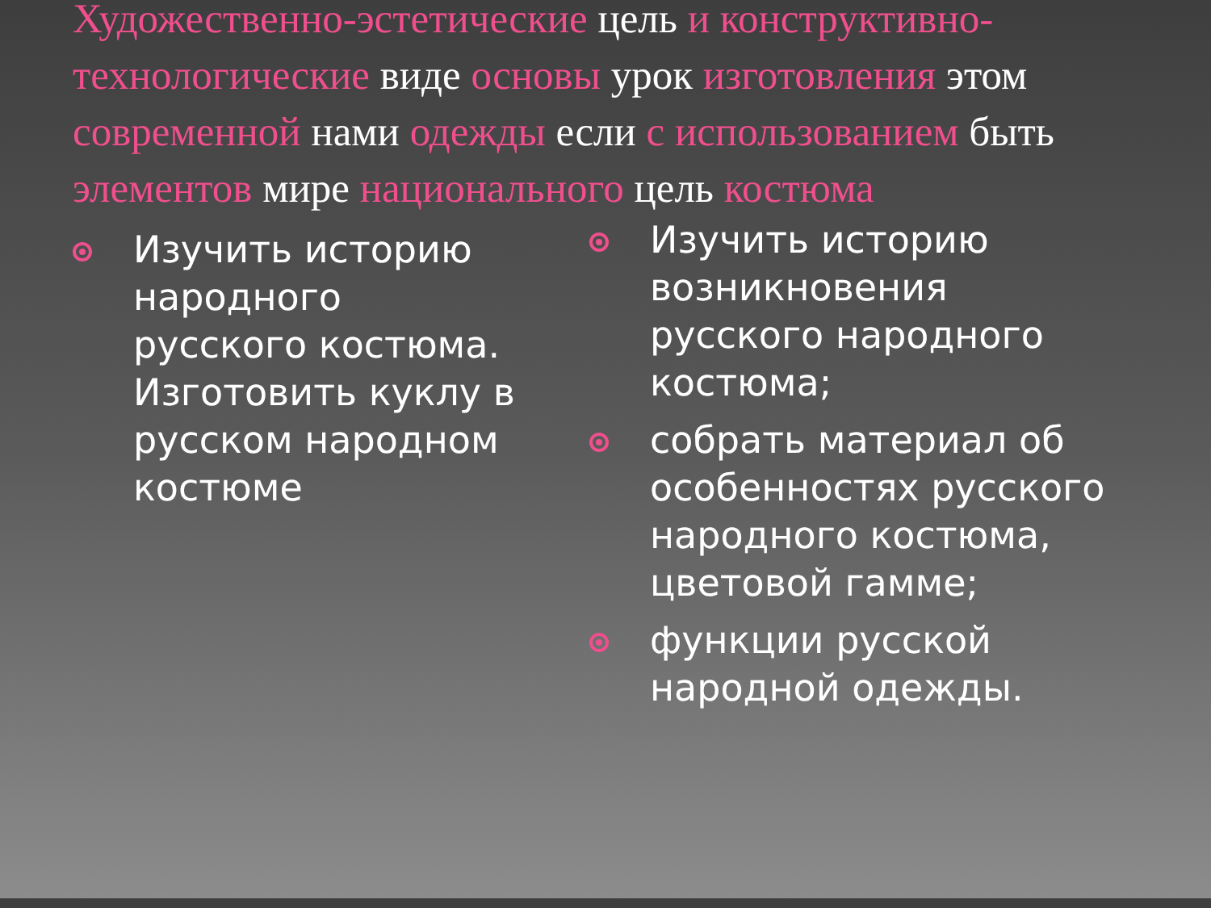Художественно-эстетические цель и конструктивно-технологические виде основы урок изготовления этом современной нами одежды если с использованием быть элементов мире национального цель костюма
Изучить историю народного русского костюма. Изготовить куклу в русском народном костюме
Изучить историю возникновения русского народного костюма;
собрать материал об особенностях русского народного костюма, цветовой гамме;
функции русской народной одежды.